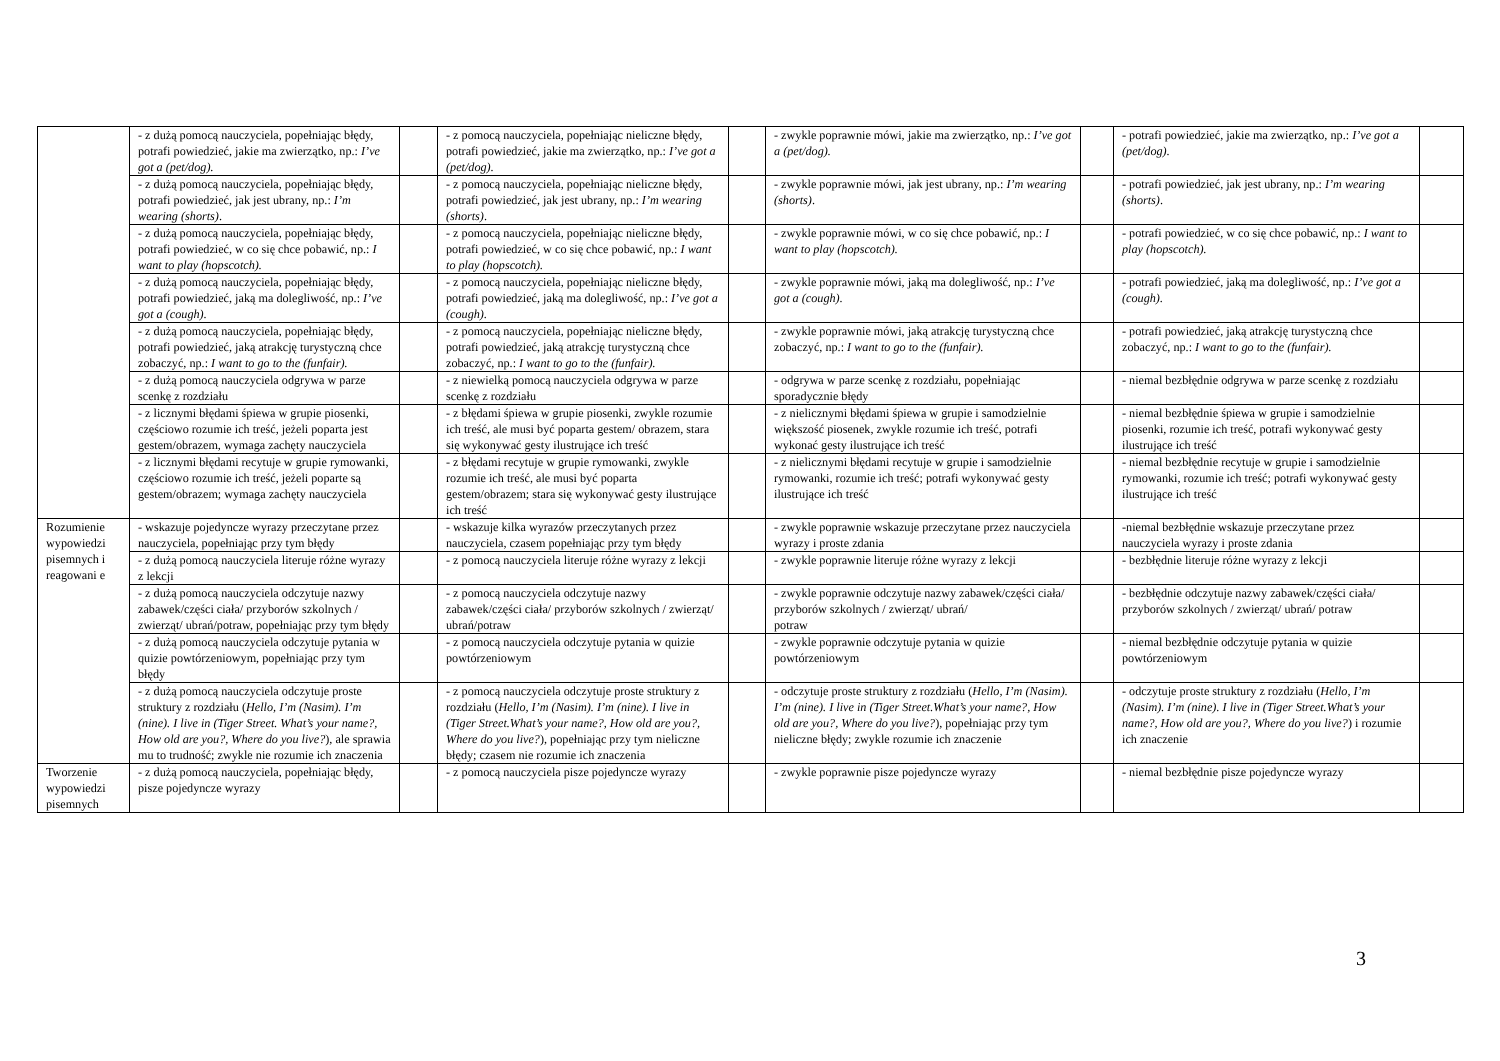| | - z dużą pomocą nauczyciela, popełniając błędy, potrafi powiedzieć, jakie ma zwierzątko, np.: I’ve got a (pet/dog). | | - z pomocą nauczyciela, popełniając nieliczne błędy, potrafi powiedzieć, jakie ma zwierzątko, np.: I’ve got a (pet/dog). | | - zwykle poprawnie mówi, jakie ma zwierzątko, np.: I’ve got a (pet/dog). | | - potrafi powiedzieć, jakie ma zwierzątko, np.: I’ve got a (pet/dog). | |
| | - z dużą pomocą nauczyciela, popełniając błędy, potrafi powiedzieć, jak jest ubrany, np.: I’m wearing (shorts) . | | - z pomocą nauczyciela, popełniając nieliczne błędy, potrafi powiedzieć, jak jest ubrany, np.: I’m wearing (shorts) . | | - zwykle poprawnie mówi, jak jest ubrany, np.: I’m wearing (shorts) . | | - potrafi powiedzieć, jak jest ubrany, np.: I’m wearing (shorts) . | |
| | - z dużą pomocą nauczyciela, popełniając błędy, potrafi powiedzieć, w co się chce pobawić, np.: I want to play (hopscotch). | | - z pomocą nauczyciela, popełniając nieliczne błędy, potrafi powiedzieć, w co się chce pobawić, np.: I want to play (hopscotch). | | - zwykle poprawnie mówi, w co się chce pobawić, np.: I want to play (hopscotch). | | - potrafi powiedzieć, w co się chce pobawić, np.: I want to play (hopscotch). | |
| | - z dużą pomocą nauczyciela, popełniając błędy, potrafi powiedzieć, jaką ma dolegliwość, np.: I’ve got a (cough). | | - z pomocą nauczyciela, popełniając nieliczne błędy, potrafi powiedzieć, jaką ma dolegliwość, np.: I’ve got a (cough). | | - zwykle poprawnie mówi, jaką ma dolegliwość, np.: I’ve got a (cough). | | - potrafi powiedzieć, jaką ma dolegliwość, np.: I’ve got a (cough). | |
| | - z dużą pomocą nauczyciela, popełniając błędy, potrafi powiedzieć, jaką atrakcję turystyczną chce zobaczyć, np.: I want to go to the (funfair). | | - z pomocą nauczyciela, popełniając nieliczne błędy, potrafi powiedzieć, jaką atrakcję turystyczną chce zobaczyć, np.: I want to go to the (funfair). | | - zwykle poprawnie mówi, jaką atrakcję turystyczną chce zobaczyć, np.: I want to go to the (funfair). | | - potrafi powiedzieć, jaką atrakcję turystyczną chce zobaczyć, np.: I want to go to the (funfair). | |
| | - z dużą pomocą nauczyciela odgrywa w parze scenkę z rozdziału | | - z niewielką pomocą nauczyciela odgrywa w parze scenkę z rozdziału | | - odgrywa w parze scenkę z rozdziału, popełniając sporadycznie błędy | | - niemal bezbłędnie odgrywa w parze scenkę z rozdziału | |
| | - z licznymi błędami śpiewa w grupie piosenki, częściowo rozumie ich treść, jeżeli poparta jest gestem/obrazem, wymaga zachęty nauczyciela | | - z błędami śpiewa w grupie piosenki, zwykle rozumie ich treść, ale musi być poparta gestem/ obrazem, stara się wykonywać gesty ilustrujące ich treść | | - z nielicznymi błędami śpiewa w grupie i samodzielnie większość piosenek, zwykle rozumie ich treść, potrafi wykonać gesty ilustrujące ich treść | | - niemal bezbłędnie śpiewa w grupie i samodzielnie piosenki, rozumie ich treść, potrafi wykonywać gesty ilustrujące ich treść | |
| | - z licznymi błędami recytuje w grupie rymowanki, częściowo rozumie ich treść, jeżeli poparte są gestem/obrazem; wymaga zachęty nauczyciela | | - z błędami recytuje w grupie rymowanki, zwykle rozumie ich treść, ale musi być poparta gestem/obrazem; stara się wykonywać gesty ilustrujące ich treść | | - z nielicznymi błędami recytuje w grupie i samodzielnie rymowanki, rozumie ich treść; potrafi wykonywać gesty ilustrujące ich treść | | - niemal bezbłędnie recytuje w grupie i samodzielnie rymowanki, rozumie ich treść; potrafi wykonywać gesty ilustrujące ich treść | |
| Rozumienie wypowiedzi pisemnych i reagowani e | - wskazuje pojedyncze wyrazy przeczytane przez nauczyciela, popełniając przy tym błędy | | - wskazuje kilka wyrazów przeczytanych przez nauczyciela, czasem popełniając przy tym błędy | | - zwykle poprawnie wskazuje przeczytane przez nauczyciela wyrazy i proste zdania | | -niemal bezbłędnie wskazuje przeczytane przez nauczyciela wyrazy i proste zdania | |
| | - z dużą pomocą nauczyciela literuje różne wyrazy z lekcji | | - z pomocą nauczyciela literuje różne wyrazy z lekcji | | - zwykle poprawnie literuje różne wyrazy z lekcji | | - bezbłędnie literuje różne wyrazy z lekcji | |
| | - z dużą pomocą nauczyciela odczytuje nazwy zabawek/części ciała/ przyborów szkolnych / zwierząt/ ubrań/potraw, popełniając przy tym błędy | | - z pomocą nauczyciela odczytuje nazwy zabawek/części ciała/ przyborów szkolnych / zwierząt/ ubrań/potraw | | - zwykle poprawnie odczytuje nazwy zabawek/części ciała/ przyborów szkolnych / zwierząt/ ubrań/ potraw | | - bezbłędnie odczytuje nazwy zabawek/części ciała/ przyborów szkolnych / zwierząt/ ubrań/ potraw | |
| | - z dużą pomocą nauczyciela odczytuje pytania w quizie powtórzeniowym, popełniając przy tym błędy | | - z pomocą nauczyciela odczytuje pytania w quizie powtórzeniowym | | - zwykle poprawnie odczytuje pytania w quizie powtórzeniowym | | - niemal bezbłędnie odczytuje pytania w quizie powtórzeniowym | |
| | - z dużą pomocą nauczyciela odczytuje proste struktury z rozdziału ( Hello, I’m (Nasim). I’m (nine). I live in (Tiger Street. What’s your name?, How old are you?, Where do you live? ), ale sprawia mu to trudność; zwykle nie rozumie ich znaczenia | | - z pomocą nauczyciela odczytuje proste struktury z rozdziału ( Hello, I’m (Nasim). I’m (nine). I live in (Tiger Street.What’s your name?, How old are you?, Where do you live? ), popełniając przy tym nieliczne błędy; czasem nie rozumie ich znaczenia | | - odczytuje proste struktury z rozdziału ( Hello, I’m (Nasim). I’m (nine). I live in (Tiger Street.What’s your name?, How old are you?, Where do you live? ), popełniając przy tym nieliczne błędy; zwykle rozumie ich znaczenie | | - odczytuje proste struktury z rozdziału ( Hello, I’m (Nasim). I’m (nine). I live in (Tiger Street.What’s your name?, How old are you?, Where do you live? ) i rozumie ich znaczenie | |
| Tworzenie wypowiedzi pisemnych | - z dużą pomocą nauczyciela, popełniając błędy, pisze pojedyncze wyrazy | | - z pomocą nauczyciela pisze pojedyncze wyrazy | | - zwykle poprawnie pisze pojedyncze wyrazy | | - niemal bezbłędnie pisze pojedyncze wyrazy | |
3